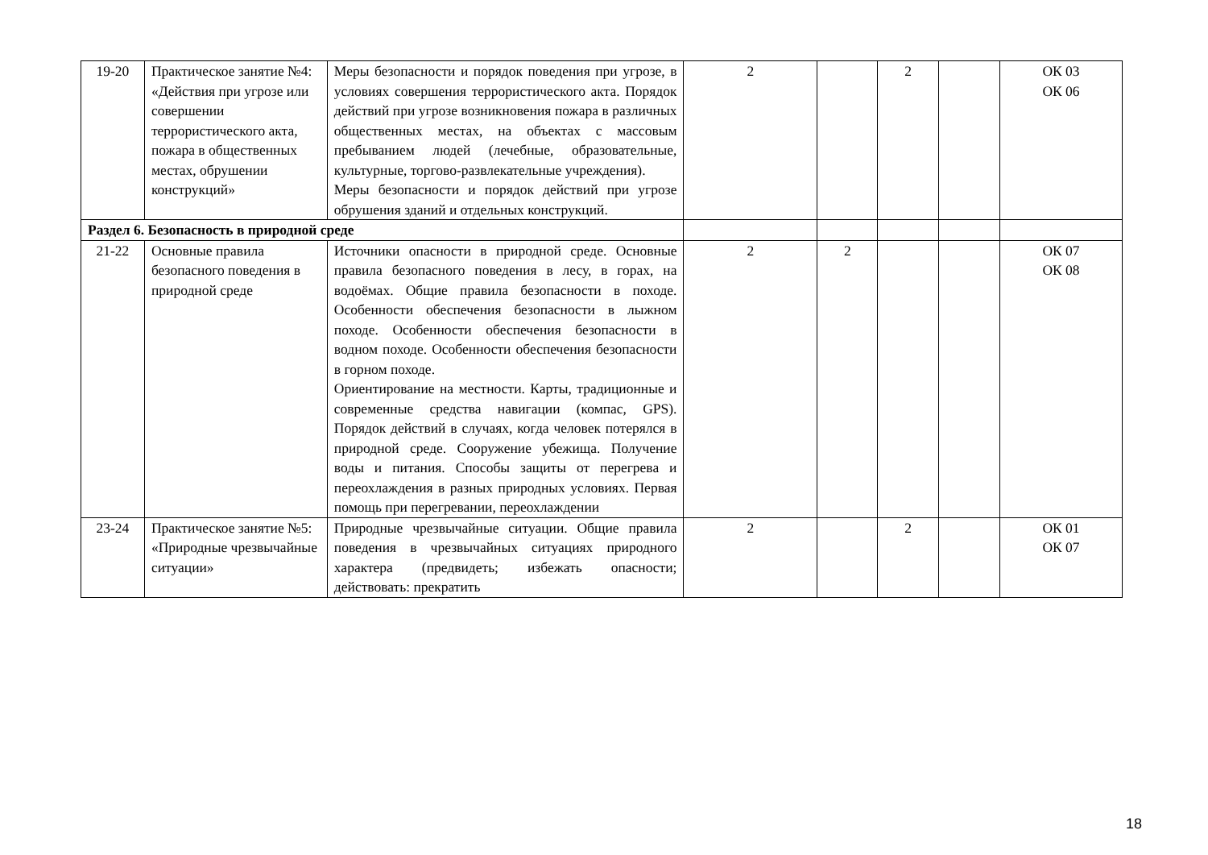| 19-20 | Практическое занятие №4: «Действия при угрозе или совершении террористического акта, пожара в общественных местах, обрушении конструкций» | Меры безопасности и порядок поведения при угрозе, в условиях совершения террористического акта. Порядок действий при угрозе возникновения пожара в различных общественных местах, на объектах с массовым пребыванием людей (лечебные, образовательные, культурные, торгово-развлекательные учреждения). Меры безопасности и порядок действий при угрозе обрушения зданий и отдельных конструкций. | 2 | | 2 | | ОК 03 ОК 06 |
| Раздел 6. Безопасность в природной среде | | | | | | | |
| 21-22 | Основные правила безопасного поведения в природной среде | Источники опасности в природной среде. Основные правила безопасного поведения в лесу, в горах, на водоёмах. Общие правила безопасности в походе. Особенности обеспечения безопасности в лыжном походе. Особенности обеспечения безопасности в водном походе. Особенности обеспечения безопасности в горном походе. Ориентирование на местности. Карты, традиционные и современные средства навигации (компас, GPS). Порядок действий в случаях, когда человек потерялся в природной среде. Сооружение убежища. Получение воды и питания. Способы защиты от перегрева и переохлаждения в разных природных условиях. Первая помощь при перегревании, переохлаждении | 2 | 2 | | | ОК 07 ОК 08 |
| 23-24 | Практическое занятие №5: «Природные чрезвычайные ситуации» | Природные чрезвычайные ситуации. Общие правила поведения в чрезвычайных ситуациях природного характера (предвидеть; избежать опасности; действовать: прекратить | 2 | | 2 | | ОК 01 ОК 07 |
18